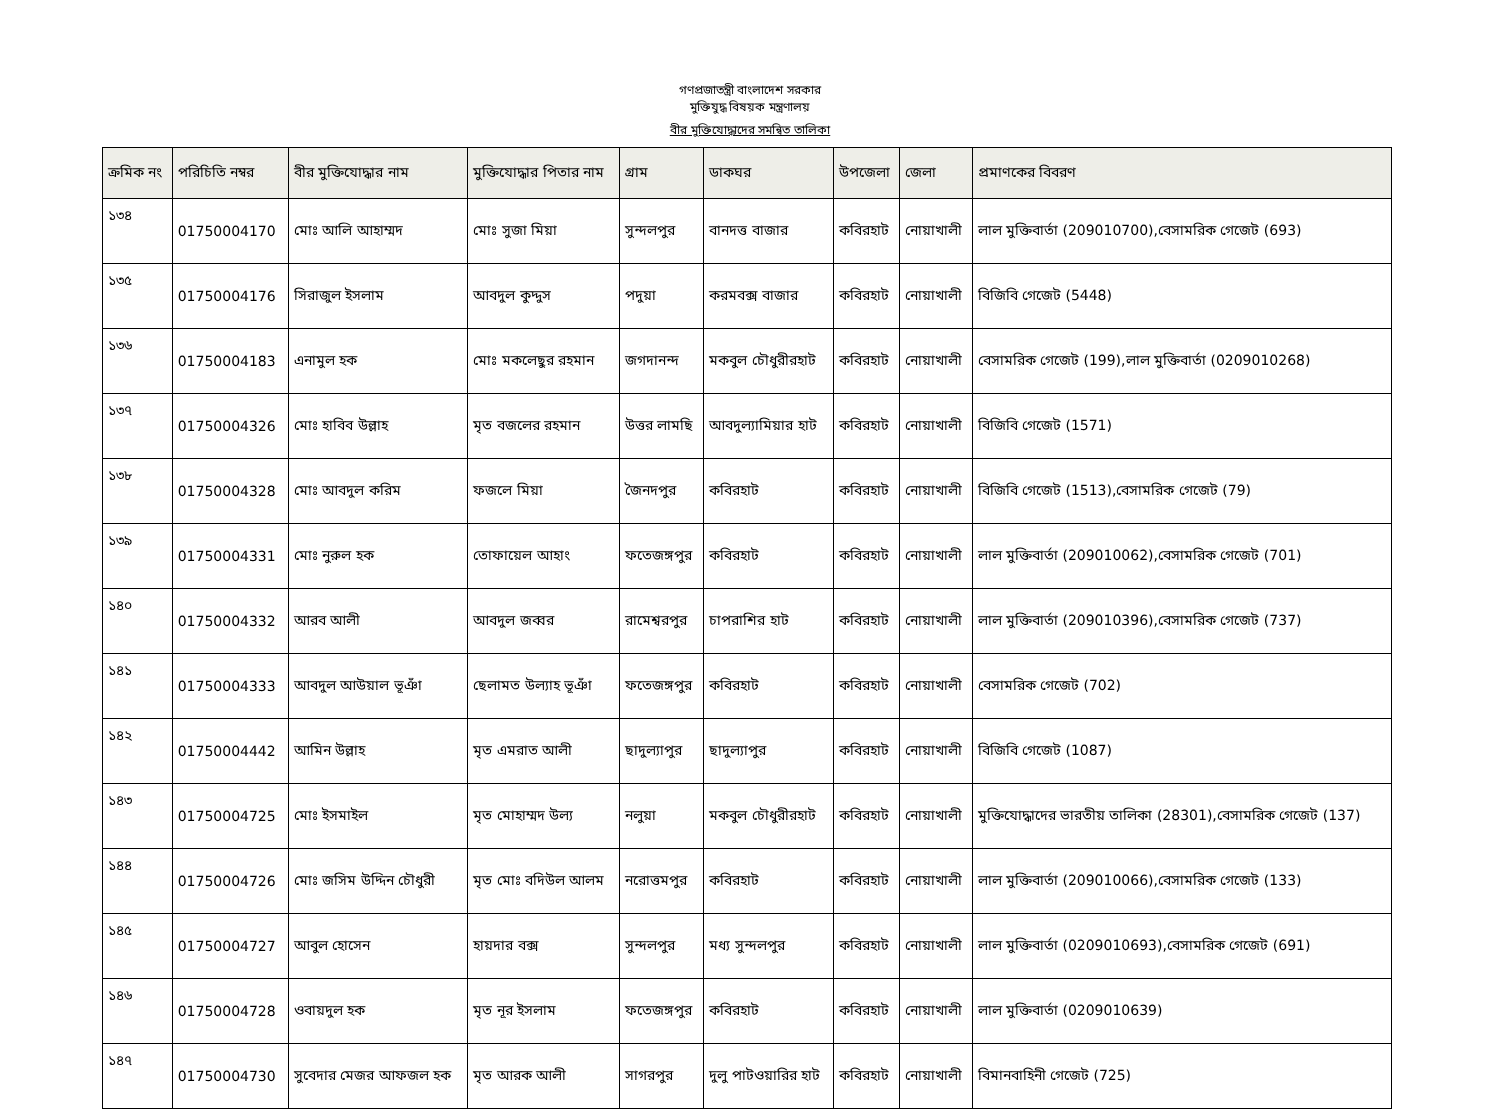গণপ্রজাতন্ত্রী বাংলাদেশ সরকার
মুক্তিযুদ্ধ বিষয়ক মন্ত্রণালয়
বীর মুক্তিযোদ্ধাদের সমন্বিত তালিকা
| ক্রমিক নং | পরিচিতি নম্বর | বীর মুক্তিযোদ্ধার নাম | মুক্তিযোদ্ধার পিতার নাম | গ্রাম | ডাকঘর | উপজেলা | জেলা | প্রমাণকের বিবরণ |
| --- | --- | --- | --- | --- | --- | --- | --- | --- |
| ১৩৪ | 01750004170 | মোঃ আলি আহাম্মদ | মোঃ সুজা মিয়া | সুন্দলপুর | বানদত্ত বাজার | কবিরহাট | নোয়াখালী | লাল মুক্তিবার্তা (209010700),বেসামরিক গেজেট (693) |
| ১৩৫ | 01750004176 | সিরাজুল ইসলাম | আবদুল কুদ্দুস | পদুয়া | করমবক্স বাজার | কবিরহাট | নোয়াখালী | বিজিবি গেজেট (5448) |
| ১৩৬ | 01750004183 | এনামুল হক | মোঃ মকলেছুর রহমান | জগদানন্দ | মকবুল চৌধুরীরহাট | কবিরহাট | নোয়াখালী | বেসামরিক গেজেট (199),লাল মুক্তিবার্তা (0209010268) |
| ১৩৭ | 01750004326 | মোঃ হাবিব উল্লাহ | মৃত বজলের রহমান | উত্তর লামছি | আবদুল্যামিয়ার হাট | কবিরহাট | নোয়াখালী | বিজিবি গেজেট (1571) |
| ১৩৮ | 01750004328 | মোঃ আবদুল করিম | ফজলে মিয়া | জৈনদপুর | কবিরহাট | কবিরহাট | নোয়াখালী | বিজিবি গেজেট (1513),বেসামরিক গেজেট (79) |
| ১৩৯ | 01750004331 | মোঃ নুরুল হক | তোফায়েল আহাং | ফতেজঙ্গপুর | কবিরহাট | কবিরহাট | নোয়াখালী | লাল মুক্তিবার্তা (209010062),বেসামরিক গেজেট (701) |
| ১৪০ | 01750004332 | আরব আলী | আবদুল জব্বর | রামেশ্বরপুর | চাপরাশির হাট | কবিরহাট | নোয়াখালী | লাল মুক্তিবার্তা (209010396),বেসামরিক গেজেট (737) |
| ১৪১ | 01750004333 | আবদুল আউয়াল ভূঞাঁ | ছেলামত উল্যাহ ভূঞাঁ | ফতেজঙ্গপুর | কবিরহাট | কবিরহাট | নোয়াখালী | বেসামরিক গেজেট (702) |
| ১৪২ | 01750004442 | আমিন উল্লাহ | মৃত এমরাত আলী | ছাদুল্যাপুর | ছাদুল্যাপুর | কবিরহাট | নোয়াখালী | বিজিবি গেজেট (1087) |
| ১৪৩ | 01750004725 | মোঃ ইসমাইল | মৃত মোহাম্মদ উল্য | নলুয়া | মকবুল চৌধুরীরহাট | কবিরহাট | নোয়াখালী | মুক্তিযোদ্ধাদের ভারতীয় তালিকা (28301),বেসামরিক গেজেট (137) |
| ১৪৪ | 01750004726 | মোঃ জসিম উদ্দিন চৌধুরী | মৃত মোঃ বদিউল আলম | নরোত্তমপুর | কবিরহাট | কবিরহাট | নোয়াখালী | লাল মুক্তিবার্তা (209010066),বেসামরিক গেজেট (133) |
| ১৪৫ | 01750004727 | আবুল হোসেন | হায়দার বক্স | সুন্দলপুর | মধ্য সুন্দলপুর | কবিরহাট | নোয়াখালী | লাল মুক্তিবার্তা (0209010693),বেসামরিক গেজেট (691) |
| ১৪৬ | 01750004728 | ওবায়দুল হক | মৃত নূর ইসলাম | ফতেজঙ্গপুর | কবিরহাট | কবিরহাট | নোয়াখালী | লাল মুক্তিবার্তা (0209010639) |
| ১৪৭ | 01750004730 | সুবেদার মেজর আফজল হক | মৃত আরক আলী | সাগরপুর | দুলু পাটওয়ারির হাট | কবিরহাট | নোয়াখালী | বিমানবাহিনী গেজেট (725) |